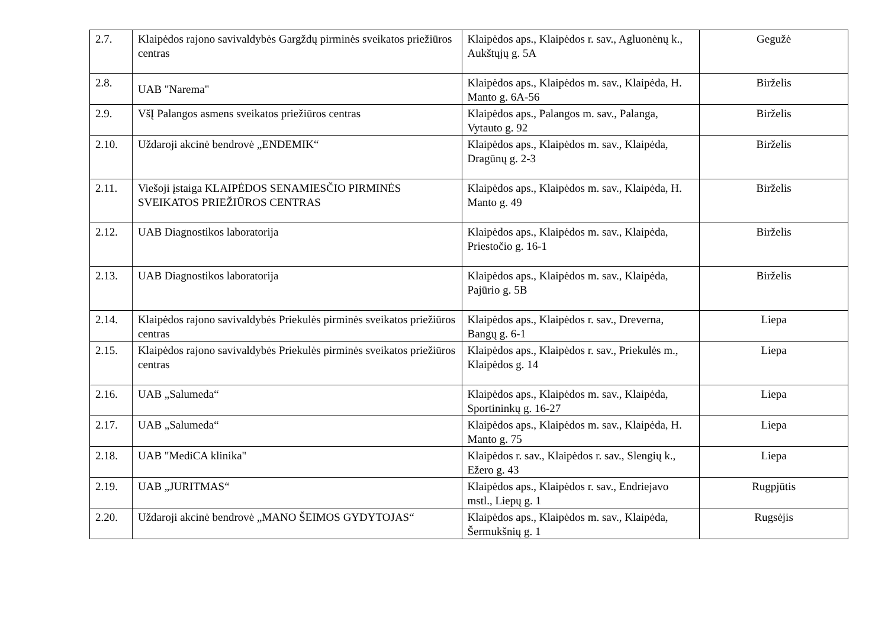| 2.7. | Klaipėdos rajono savivaldybės Gargždų pirminės sveikatos priežiūros centras | Klaipėdos aps., Klaipėdos r. sav., Agluonėnų k., Aukštųjų g. 5A | Gegužė |
| 2.8. | UAB "Narema" | Klaipėdos aps., Klaipėdos m. sav., Klaipėda, H. Manto g. 6A-56 | Birželis |
| 2.9. | VšĮ Palangos asmens sveikatos priežiūros centras | Klaipėdos aps., Palangos m. sav., Palanga, Vytauto g. 92 | Birželis |
| 2.10. | Uždaroji akcinė bendrovė „ENDEMIK“ | Klaipėdos aps., Klaipėdos m. sav., Klaipėda, Dragūnų g. 2-3 | Birželis |
| 2.11. | Viešoji įstaiga KLAIPĖDOS SENAMIESČIO PIRMINĖS SVEIKATOS PRIEŽIŪROS CENTRAS | Klaipėdos aps., Klaipėdos m. sav., Klaipėda, H. Manto g. 49 | Birželis |
| 2.12. | UAB Diagnostikos laboratorija | Klaipėdos aps., Klaipėdos m. sav., Klaipėda, Priestočio g. 16-1 | Birželis |
| 2.13. | UAB Diagnostikos laboratorija | Klaipėdos aps., Klaipėdos m. sav., Klaipėda, Pajūrio g. 5B | Birželis |
| 2.14. | Klaipėdos rajono savivaldybės Priekulės pirminės sveikatos priežiūros centras | Klaipėdos aps., Klaipėdos r. sav., Dreverna, Bangų g. 6-1 | Liepa |
| 2.15. | Klaipėdos rajono savivaldybės Priekulės pirminės sveikatos priežiūros centras | Klaipėdos aps., Klaipėdos r. sav., Priekulės m., Klaipėdos g. 14 | Liepa |
| 2.16. | UAB „Salumeda“ | Klaipėdos aps., Klaipėdos m. sav., Klaipėda, Sportininkų g. 16-27 | Liepa |
| 2.17. | UAB „Salumeda“ | Klaipėdos aps., Klaipėdos m. sav., Klaipėda, H. Manto g. 75 | Liepa |
| 2.18. | UAB "MediCA klinika" | Klaipėdos r. sav., Klaipėdos r. sav., Slengių k., Ežero g. 43 | Liepa |
| 2.19. | UAB „JURITMAS“ | Klaipėdos aps., Klaipėdos r. sav., Endriejavo mstl., Liepų g. 1 | Rugpjūtis |
| 2.20. | Uždaroji akcinė bendrovė „MANO ŠEIMOS GYDYTOJAS“ | Klaipėdos aps., Klaipėdos m. sav., Klaipėda, Šermukšnių g. 1 | Rugsėjis |